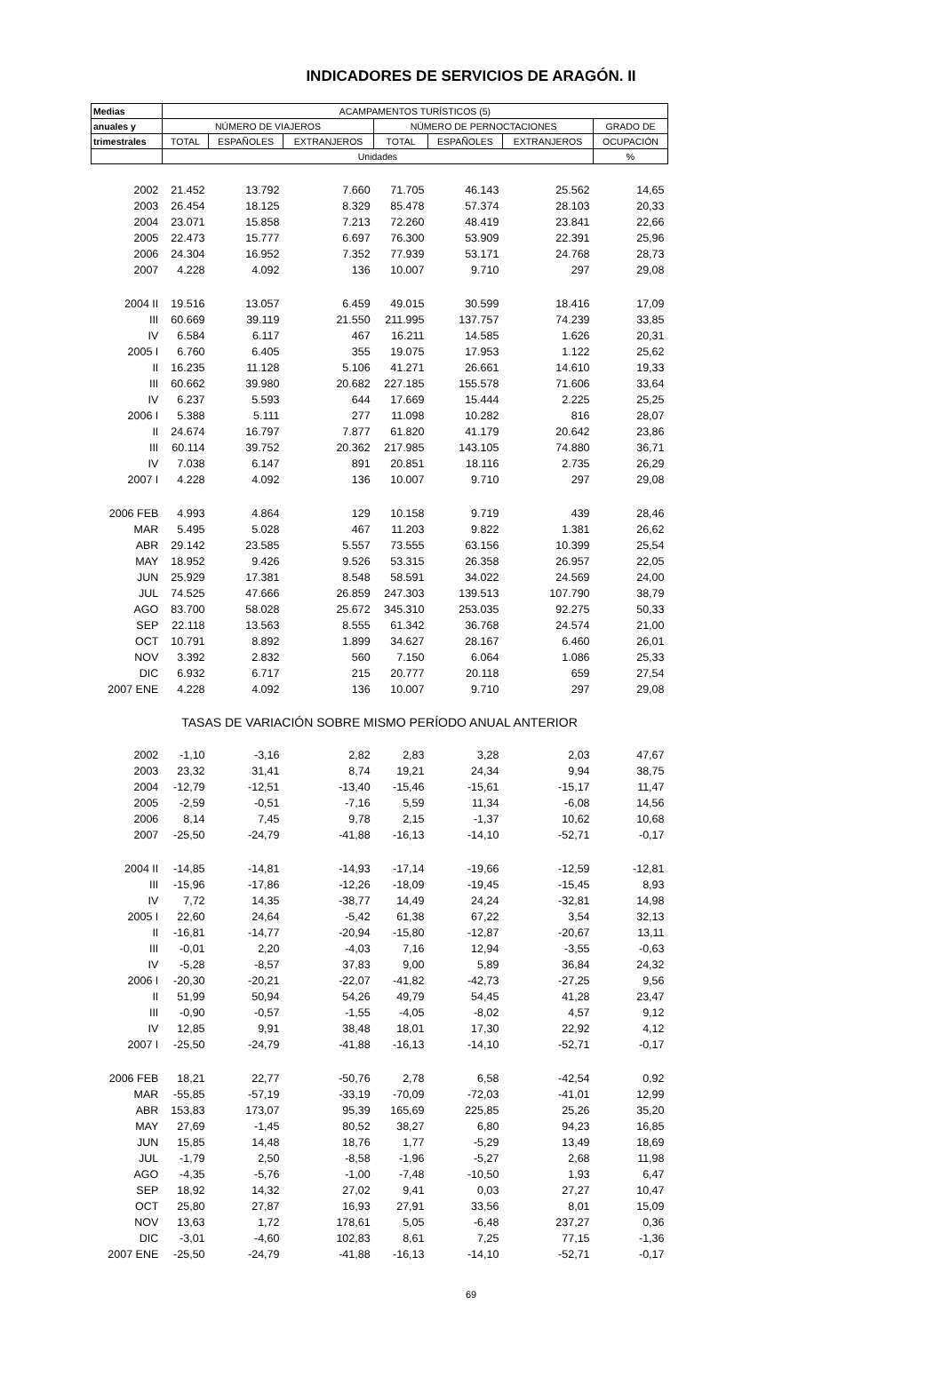INDICADORES DE SERVICIOS DE ARAGÓN. II
| Medias | ACAMPAMENTOS TURÍSTICOS (5) | | | | | | |
| --- | --- | --- | --- | --- | --- | --- | --- |
| anuales y | NÚMERO DE VIAJEROS | | | NÚMERO DE PERNOCTACIONES | | | GRADO DE |
| trimestrales | TOTAL | ESPAÑOLES | EXTRANJEROS | TOTAL | ESPAÑOLES | EXTRANJEROS | OCUPACIÓN |
| | Unidades | | | | | | % |
| 2002 | 21.452 | 13.792 | 7.660 | 71.705 | 46.143 | 25.562 | 14,65 |
| 2003 | 26.454 | 18.125 | 8.329 | 85.478 | 57.374 | 28.103 | 20,33 |
| 2004 | 23.071 | 15.858 | 7.213 | 72.260 | 48.419 | 23.841 | 22,66 |
| 2005 | 22.473 | 15.777 | 6.697 | 76.300 | 53.909 | 22.391 | 25,96 |
| 2006 | 24.304 | 16.952 | 7.352 | 77.939 | 53.171 | 24.768 | 28,73 |
| 2007 | 4.228 | 4.092 | 136 | 10.007 | 9.710 | 297 | 29,08 |
| 2004 II | 19.516 | 13.057 | 6.459 | 49.015 | 30.599 | 18.416 | 17,09 |
| III | 60.669 | 39.119 | 21.550 | 211.995 | 137.757 | 74.239 | 33,85 |
| IV | 6.584 | 6.117 | 467 | 16.211 | 14.585 | 1.626 | 20,31 |
| 2005 I | 6.760 | 6.405 | 355 | 19.075 | 17.953 | 1.122 | 25,62 |
| II | 16.235 | 11.128 | 5.106 | 41.271 | 26.661 | 14.610 | 19,33 |
| III | 60.662 | 39.980 | 20.682 | 227.185 | 155.578 | 71.606 | 33,64 |
| IV | 6.237 | 5.593 | 644 | 17.669 | 15.444 | 2.225 | 25,25 |
| 2006 I | 5.388 | 5.111 | 277 | 11.098 | 10.282 | 816 | 28,07 |
| II | 24.674 | 16.797 | 7.877 | 61.820 | 41.179 | 20.642 | 23,86 |
| III | 60.114 | 39.752 | 20.362 | 217.985 | 143.105 | 74.880 | 36,71 |
| IV | 7.038 | 6.147 | 891 | 20.851 | 18.116 | 2.735 | 26,29 |
| 2007 I | 4.228 | 4.092 | 136 | 10.007 | 9.710 | 297 | 29,08 |
| 2006 FEB | 4.993 | 4.864 | 129 | 10.158 | 9.719 | 439 | 28,46 |
| MAR | 5.495 | 5.028 | 467 | 11.203 | 9.822 | 1.381 | 26,62 |
| ABR | 29.142 | 23.585 | 5.557 | 73.555 | 63.156 | 10.399 | 25,54 |
| MAY | 18.952 | 9.426 | 9.526 | 53.315 | 26.358 | 26.957 | 22,05 |
| JUN | 25.929 | 17.381 | 8.548 | 58.591 | 34.022 | 24.569 | 24,00 |
| JUL | 74.525 | 47.666 | 26.859 | 247.303 | 139.513 | 107.790 | 38,79 |
| AGO | 83.700 | 58.028 | 25.672 | 345.310 | 253.035 | 92.275 | 50,33 |
| SEP | 22.118 | 13.563 | 8.555 | 61.342 | 36.768 | 24.574 | 21,00 |
| OCT | 10.791 | 8.892 | 1.899 | 34.627 | 28.167 | 6.460 | 26,01 |
| NOV | 3.392 | 2.832 | 560 | 7.150 | 6.064 | 1.086 | 25,33 |
| DIC | 6.932 | 6.717 | 215 | 20.777 | 20.118 | 659 | 27,54 |
| 2007 ENE | 4.228 | 4.092 | 136 | 10.007 | 9.710 | 297 | 29,08 |
| TASAS DE VARIACIÓN SOBRE MISMO PERÍODO ANUAL ANTERIOR | | | | | | | |
| 2002 | -1,10 | -3,16 | 2,82 | 2,83 | 3,28 | 2,03 | 47,67 |
| 2003 | 23,32 | 31,41 | 8,74 | 19,21 | 24,34 | 9,94 | 38,75 |
| 2004 | -12,79 | -12,51 | -13,40 | -15,46 | -15,61 | -15,17 | 11,47 |
| 2005 | -2,59 | -0,51 | -7,16 | 5,59 | 11,34 | -6,08 | 14,56 |
| 2006 | 8,14 | 7,45 | 9,78 | 2,15 | -1,37 | 10,62 | 10,68 |
| 2007 | -25,50 | -24,79 | -41,88 | -16,13 | -14,10 | -52,71 | -0,17 |
| 2004 II | -14,85 | -14,81 | -14,93 | -17,14 | -19,66 | -12,59 | -12,81 |
| III | -15,96 | -17,86 | -12,26 | -18,09 | -19,45 | -15,45 | 8,93 |
| IV | 7,72 | 14,35 | -38,77 | 14,49 | 24,24 | -32,81 | 14,98 |
| 2005 I | 22,60 | 24,64 | -5,42 | 61,38 | 67,22 | 3,54 | 32,13 |
| II | -16,81 | -14,77 | -20,94 | -15,80 | -12,87 | -20,67 | 13,11 |
| III | -0,01 | 2,20 | -4,03 | 7,16 | 12,94 | -3,55 | -0,63 |
| IV | -5,28 | -8,57 | 37,83 | 9,00 | 5,89 | 36,84 | 24,32 |
| 2006 I | -20,30 | -20,21 | -22,07 | -41,82 | -42,73 | -27,25 | 9,56 |
| II | 51,99 | 50,94 | 54,26 | 49,79 | 54,45 | 41,28 | 23,47 |
| III | -0,90 | -0,57 | -1,55 | -4,05 | -8,02 | 4,57 | 9,12 |
| IV | 12,85 | 9,91 | 38,48 | 18,01 | 17,30 | 22,92 | 4,12 |
| 2007 I | -25,50 | -24,79 | -41,88 | -16,13 | -14,10 | -52,71 | -0,17 |
| 2006 FEB | 18,21 | 22,77 | -50,76 | 2,78 | 6,58 | -42,54 | 0,92 |
| MAR | -55,85 | -57,19 | -33,19 | -70,09 | -72,03 | -41,01 | 12,99 |
| ABR | 153,83 | 173,07 | 95,39 | 165,69 | 225,85 | 25,26 | 35,20 |
| MAY | 27,69 | -1,45 | 80,52 | 38,27 | 6,80 | 94,23 | 16,85 |
| JUN | 15,85 | 14,48 | 18,76 | 1,77 | -5,29 | 13,49 | 18,69 |
| JUL | -1,79 | 2,50 | -8,58 | -1,96 | -5,27 | 2,68 | 11,98 |
| AGO | -4,35 | -5,76 | -1,00 | -7,48 | -10,50 | 1,93 | 6,47 |
| SEP | 18,92 | 14,32 | 27,02 | 9,41 | 0,03 | 27,27 | 10,47 |
| OCT | 25,80 | 27,87 | 16,93 | 27,91 | 33,56 | 8,01 | 15,09 |
| NOV | 13,63 | 1,72 | 178,61 | 5,05 | -6,48 | 237,27 | 0,36 |
| DIC | -3,01 | -4,60 | 102,83 | 8,61 | 7,25 | 77,15 | -1,36 |
| 2007 ENE | -25,50 | -24,79 | -41,88 | -16,13 | -14,10 | -52,71 | -0,17 |
69